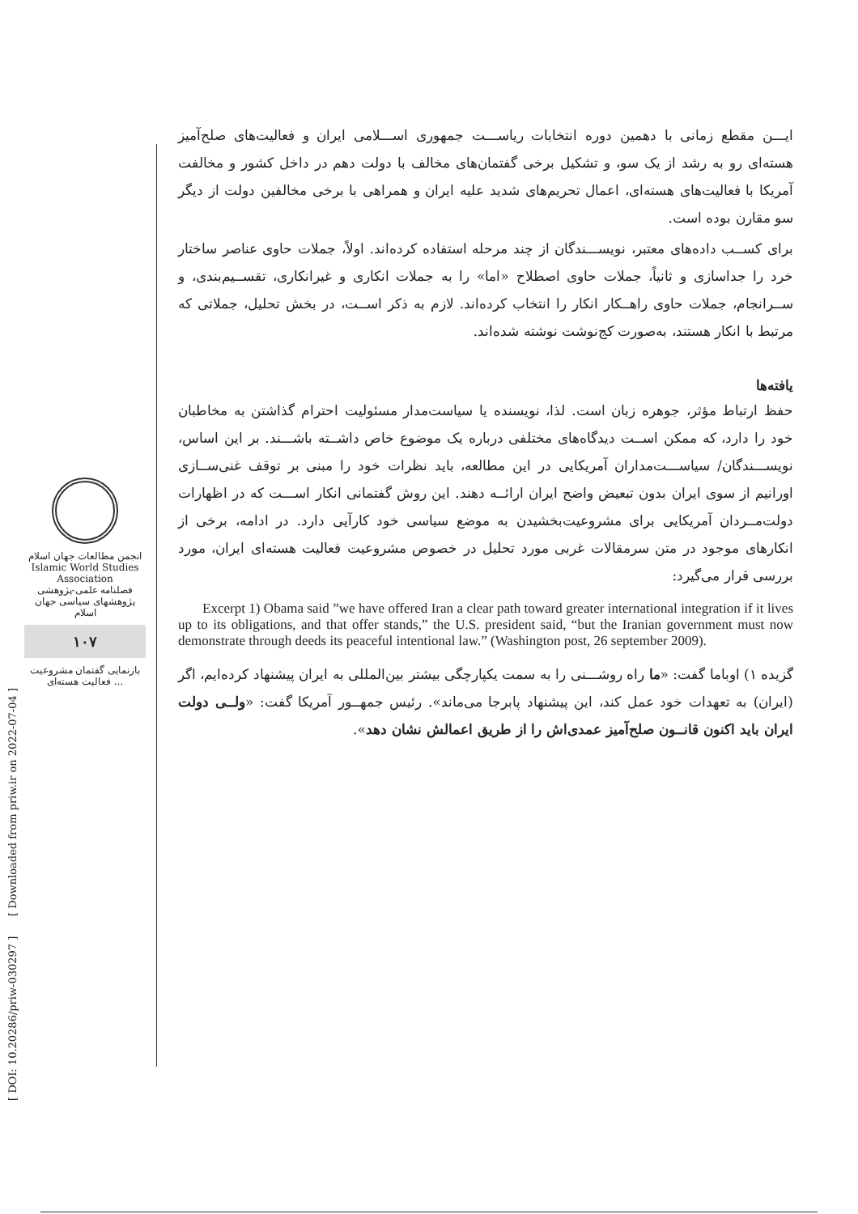انجمن مطالعات جهان اسلام
Islamic World Studies Association
فصلنامه علمی-پژوهشی
پژوهشهای سیاسی جهان اسلام
۱۰۷
بازنمایی گفتمان مشروعیت فعالیت هسته‌ای ...
[ DOI: 10.20286/priw-030297 ] [ Downloaded from priw.ir on 2022-07-04 ]
ایـــن مقطع زمانی با دهمین دوره انتخابات ریاســـت جمهوری اســـلامی ایران و فعالیت‌های صلح‌آمیز هسته‌ای رو به رشد از یک سو، و تشکیل برخی گفتمان‌های مخالف با دولت دهم در داخل کشور و مخالفت آمریکا با فعالیت‌های هسته‌ای، اعمال تحریم‌های شدید علیه ایران و همراهی با برخی مخالفین دولت از دیگر سو مقارن بوده است.
برای کســب داده‌های معتبر، نویســـندگان از چند مرحله استفاده کرده‌اند. اولاً، جملات حاوی عناصر ساختار خرد را جداسازی و ثانیاً، جملات حاوی اصطلاح «اما» را به جملات انکاری و غیرانکاری، تقســیم‌بندی، و ســرانجام، جملات حاوی راهــکار انکار را انتخاب کرده‌اند. لازم به ذکر اســت، در بخش تحلیل، جملاتی که مرتبط با انکار هستند، به‌صورت کج‌نوشت نوشته شده‌اند.
یافته‌ها
حفظ ارتباط مؤثر، جوهره زبان است. لذا، نویسنده یا سیاست‌مدار مسئولیت احترام گذاشتن به مخاطبان خود را دارد، که ممکن اســت دیدگاه‌های مختلفی درباره یک موضوع خاص داشــته باشـــند. بر این اساس، نویســـندگان/ سیاســـت‌مداران آمریکایی در این مطالعه، باید نظرات خود را مبنی بر توقف غنی‌ســازی اورانیم از سوی ایران بدون تبعیض واضح ایران ارائــه دهند. این روش گفتمانی انکار اســـت که در اظهارات دولت‌مــردان آمریکایی برای مشروعیت‌بخشیدن به موضع سیاسی خود کارآیی دارد. در ادامه، برخی از انکارهای موجود در متن سرمقالات غربی مورد تحلیل در خصوص مشروعیت فعالیت هسته‌ای ایران، مورد بررسی قرار می‌گیرد:
Excerpt 1) Obama said ”we have offered Iran a clear path toward greater international integration if it lives up to its obligations, and that offer stands,” the U.S. president said, “but the Iranian government must now demonstrate through deeds its peaceful intentional law.” (Washington post, 26 september 2009).
گزیده ۱) اوباما گفت: «ما راه روشـــنی را به سمت یکپارچگی بیشتر بین‌المللی به ایران پیشنهاد کرده‌ایم، اگر (ایران) به تعهدات خود عمل کند، این پیشنهاد پابرجا می‌ماند». رئیس جمهــور آمریکا گفت: «ولــی دولت ایران باید اکنون قانــون صلح‌آمیز عمدی‌اش را از طریق اعمالش نشان دهد».